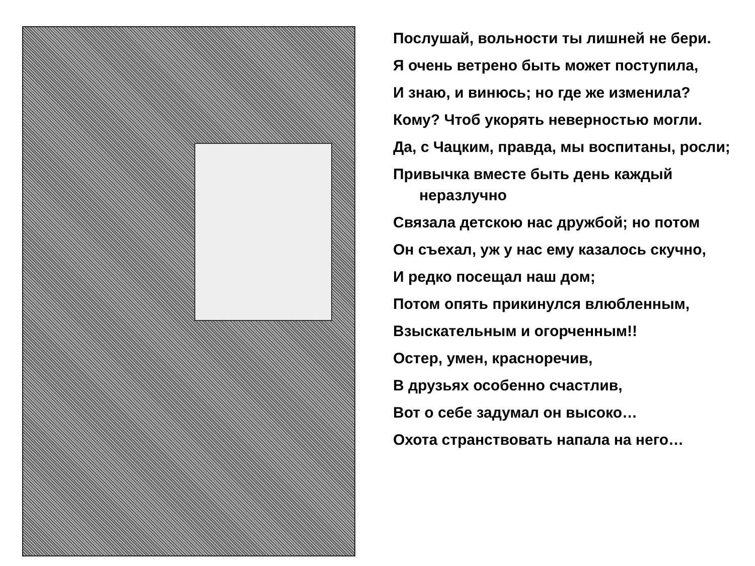Послушай, вольности ты лишней не бери.
Я очень ветрено быть может поступила,
И знаю, и винюсь; но где же изменила?
Кому? Чтоб укорять неверностью могли.
Да, с Чацким, правда, мы воспитаны, росли;
Привычка вместе быть день каждый неразлучно
Связала детскою нас дружбой; но потом
Он съехал, уж у нас ему казалось скучно,
И редко посещал наш дом;
Потом опять прикинулся влюбленным,
Взыскательным и огорченным!!
Остер, умен, красноречив,
В друзьях особенно счастлив,
Вот о себе задумал он высоко…
Охота странствовать напала на него…